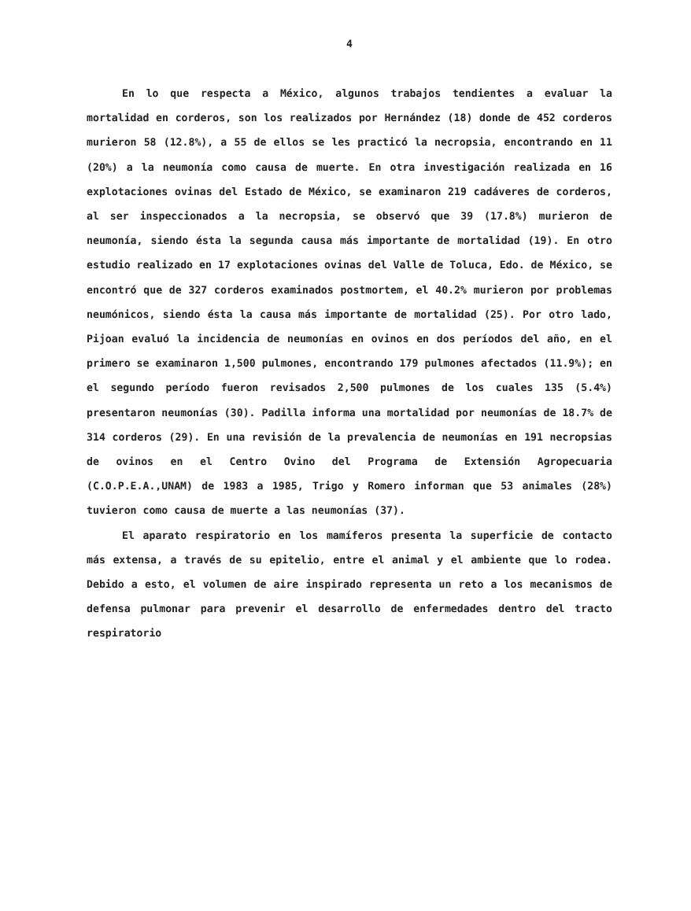4
En lo que respecta a México, algunos trabajos tendientes a evaluar la mortalidad en corderos, son los realizados por Hernández (18) donde de 452 corderos murieron 58 (12.8%), a 55 de ellos se les practicó la necropsia, encontrando en 11 (20%) a la neumonía como causa de muerte. En otra investigación realizada en 16 explotaciones ovinas del Estado de México, se examinaron 219 cadáveres de corderos, al ser inspeccionados a la necropsia, se observó que 39 (17.8%) murieron de neumonía, siendo ésta la segunda causa más importante de mortalidad (19). En otro estudio realizado en 17 explotaciones ovinas del Valle de Toluca, Edo. de México, se encontró que de 327 corderos examinados postmortem, el 40.2% murieron por problemas neumónicos, siendo ésta la causa más importante de mortalidad (25). Por otro lado, Pijoan evaluó la incidencia de neumonías en ovinos en dos períodos del año, en el primero se examinaron 1,500 pulmones, encontrando 179 pulmones afectados (11.9%); en el segundo período fueron revisados 2,500 pulmones de los cuales 135 (5.4%) presentaron neumonías (30). Padilla informa una mortalidad por neumonías de 18.7% de 314 corderos (29). En una revisión de la prevalencia de neumonías en 191 necropsias de ovinos en el Centro Ovino del Programa de Extensión Agropecuaria (C.O.P.E.A.,UNAM) de 1983 a 1985, Trigo y Romero informan que 53 animales (28%) tuvieron como causa de muerte a las neumonías (37).
El aparato respiratorio en los mamíferos presenta la superficie de contacto más extensa, a través de su epitelio, entre el animal y el ambiente que lo rodea. Debido a esto, el volumen de aire inspirado representa un reto a los mecanismos de defensa pulmonar para prevenir el desarrollo de enfermedades dentro del tracto respiratorio